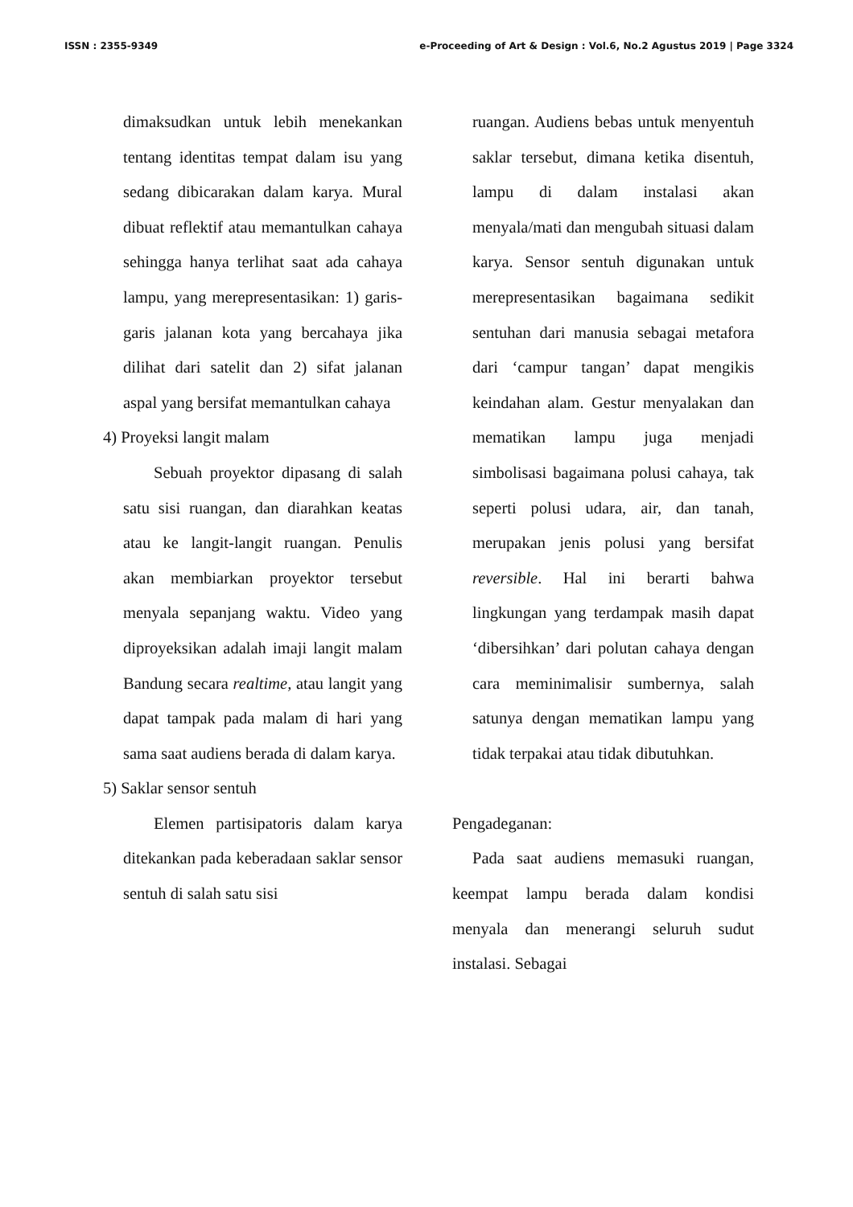ISSN : 2355-9349 e-Proceeding of Art & Design : Vol.6, No.2 Agustus 2019 | Page 3324
dimaksudkan untuk lebih menekankan tentang identitas tempat dalam isu yang sedang dibicarakan dalam karya. Mural dibuat reflektif atau memantulkan cahaya sehingga hanya terlihat saat ada cahaya lampu, yang merepresentasikan: 1) garis-garis jalanan kota yang bercahaya jika dilihat dari satelit dan 2) sifat jalanan aspal yang bersifat memantulkan cahaya
4) Proyeksi langit malam
Sebuah proyektor dipasang di salah satu sisi ruangan, dan diarahkan keatas atau ke langit-langit ruangan. Penulis akan membiarkan proyektor tersebut menyala sepanjang waktu. Video yang diproyeksikan adalah imaji langit malam Bandung secara realtime, atau langit yang dapat tampak pada malam di hari yang sama saat audiens berada di dalam karya.
5) Saklar sensor sentuh
Elemen partisipatoris dalam karya ditekankan pada keberadaan saklar sensor sentuh di salah satu sisi
ruangan. Audiens bebas untuk menyentuh saklar tersebut, dimana ketika disentuh, lampu di dalam instalasi akan menyala/mati dan mengubah situasi dalam karya. Sensor sentuh digunakan untuk merepresentasikan bagaimana sedikit sentuhan dari manusia sebagai metafora dari ‘campur tangan’ dapat mengikis keindahan alam. Gestur menyalakan dan mematikan lampu juga menjadi simbolisasi bagaimana polusi cahaya, tak seperti polusi udara, air, dan tanah, merupakan jenis polusi yang bersifat reversible. Hal ini berarti bahwa lingkungan yang terdampak masih dapat ‘dibersihkan’ dari polutan cahaya dengan cara meminimalisir sumbernya, salah satunya dengan mematikan lampu yang tidak terpakai atau tidak dibutuhkan.
Pengadeganan:
Pada saat audiens memasuki ruangan, keempat lampu berada dalam kondisi menyala dan menerangi seluruh sudut instalasi. Sebagai